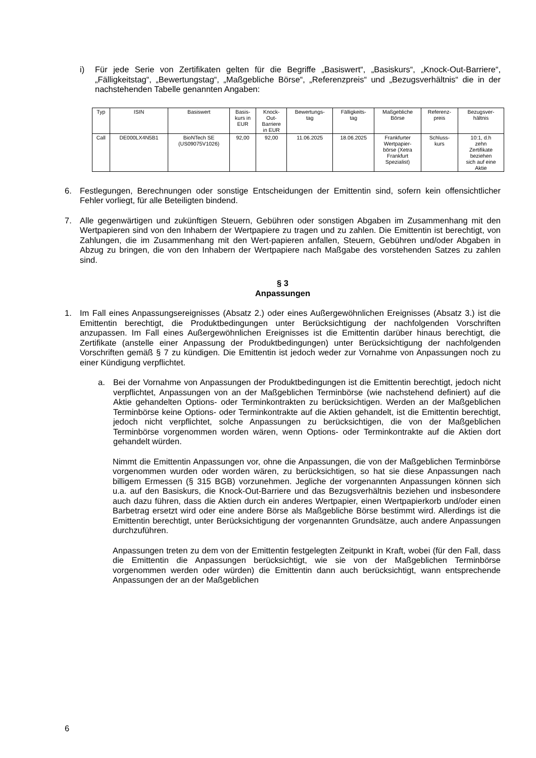i) Für jede Serie von Zertifikaten gelten für die Begriffe „Basiswert“, „Basiskurs“, „Knock-Out-Barriere“, „Fälligkeitstag“, „Bewertungstag“, „Maßgebliche Börse“, „Referenzpreis“ und „Bezugsverhältnis“ die in der nachstehenden Tabelle genannten Angaben:
| Typ | ISIN | Basiswert | Basis- kurs in EUR | Knock- Out- Barriere in EUR | Bewertungs- tag | Fälligkeits- tag | Maßgebliche Börse | Referenz- preis | Bezugsver- hältnis |
| Call | DE000LX4N5B1 | BioNTech SE (US09075V1026) | 92,00 | 92,00 | 11.06.2025 | 18.06.2025 | Frankfurter Wertpapier- börse (Xetra Frankfurt Spezialist) | Schluss- kurs | 10:1, d.h zehn Zertifikate beziehen sich auf eine Aktie |
6. Festlegungen, Berechnungen oder sonstige Entscheidungen der Emittentin sind, sofern kein offensichtlicher Fehler vorliegt, für alle Beteiligten bindend.
7. Alle gegenwärtigen und zukünftigen Steuern, Gebühren oder sonstigen Abgaben im Zusammenhang mit den Wertpapieren sind von den Inhabern der Wertpapiere zu tragen und zu zahlen. Die Emittentin ist berechtigt, von Zahlungen, die im Zusammenhang mit den Wert-papieren anfallen, Steuern, Gebühren und/oder Abgaben in Abzug zu bringen, die von den Inhabern der Wertpapiere nach Maßgabe des vorstehenden Satzes zu zahlen sind.
§ 3
Anpassungen
1. Im Fall eines Anpassungsereignisses (Absatz 2.) oder eines Außergewöhnlichen Ereignisses (Absatz 3.) ist die Emittentin berechtigt, die Produktbedingungen unter Berücksichtigung der nachfolgenden Vorschriften anzupassen. Im Fall eines Außergewöhnlichen Ereignisses ist die Emittentin darüber hinaus berechtigt, die Zertifikate (anstelle einer Anpassung der Produktbedingungen) unter Berücksichtigung der nachfolgenden Vorschriften gemäß § 7 zu kündigen. Die Emittentin ist jedoch weder zur Vornahme von Anpassungen noch zu einer Kündigung verpflichtet.
a. Bei der Vornahme von Anpassungen der Produktbedingungen ist die Emittentin berechtigt, jedoch nicht verpflichtet, Anpassungen von an der Maßgeblichen Terminbörse (wie nachstehend definiert) auf die Aktie gehandelten Options- oder Terminkontrakten zu berücksichtigen. Werden an der Maßgeblichen Terminbörse keine Options- oder Terminkontrakte auf die Aktien gehandelt, ist die Emittentin berechtigt, jedoch nicht verpflichtet, solche Anpassungen zu berücksichtigen, die von der Maßgeblichen Terminbörse vorgenommen worden wären, wenn Options- oder Terminkontrakte auf die Aktien dort gehandelt würden.
Nimmt die Emittentin Anpassungen vor, ohne die Anpassungen, die von der Maßgeblichen Terminbörse vorgenommen wurden oder worden wären, zu berücksichtigen, so hat sie diese Anpassungen nach billigem Ermessen (§ 315 BGB) vorzunehmen. Jegliche der vorgenannten Anpassungen können sich u.a. auf den Basiskurs, die Knock-Out-Barriere und das Bezugsverhältnis beziehen und insbesondere auch dazu führen, dass die Aktien durch ein anderes Wertpapier, einen Wertpapierkorb und/oder einen Barbetrag ersetzt wird oder eine andere Börse als Maßgebliche Börse bestimmt wird. Allerdings ist die Emittentin berechtigt, unter Berücksichtigung der vorgenannten Grundsätze, auch andere Anpassungen durchzuführen.
Anpassungen treten zu dem von der Emittentin festgelegten Zeitpunkt in Kraft, wobei (für den Fall, dass die Emittentin die Anpassungen berücksichtigt, wie sie von der Maßgeblichen Terminbörse vorgenommen werden oder würden) die Emittentin dann auch berücksichtigt, wann entsprechende Anpassungen der an der Maßgeblichen
6